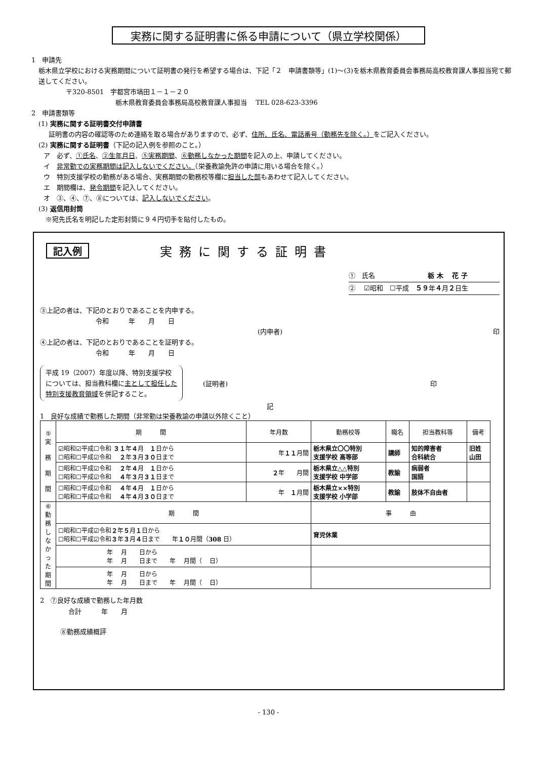実務に関する証明書に係る申請について（県立学校関係）
1　申請先
栃木県立学校における実務期間について証明書の発行を希望する場合は、下記「２　申請書類等」(1)～(3)を栃木県教育委員会事務局高校教育課人事担当宛て郵送してください。
〒320-8501　宇都宮市塙田１－１－２０
栃木県教育委員会事務局高校教育課人事担当　 TEL 028-623-3396
2　申請書類等
(1) 実務に関する証明書交付申請書
証明書の内容の確認等のため連絡を取る場合がありますので、必ず、住所、氏名、電話番号（勤務先を除く。）をご記入ください。
(2) 実務に関する証明書（下記の記入例を参照のこと。）
ア　必ず、①氏名、②生年月日、⑤実務期間、⑥勤務しなかった期間を記入の上、申請してください。
イ　非常勤での実務期間は記入しないでください。（栄養教諭免許の申請に用いる場合を除く。）
ウ　特別支援学校の勤務がある場合、実務期間の勤務校等欄に担当した部もあわせて記入してください。
エ　期間欄は、発令期間を記入してください。
オ　③、④、⑦、⑧については、記入しないでください。
(3) 返信用封筒
※宛先氏名を明記した定形封筒に９４円切手を貼付したもの。
記入例 実務に関する証明書
①　氏名　　　　　　　　栃 木　 花 子
②　 ☑昭和　☐平成　５９年４月２日生
③上記の者は、下記のとおりであることを内申する。
令和　　　年　　月　　日
(内申者) 印
④上記の者は、下記のとおりであることを証明する。
令和　　　年　　月　　日
平成 19（2007）年度以降、特別支援学校　については、担当教科欄に主として担任した特別支援教育領域を併記すること。
(証明者) 印
記
1　良好な成績で勤務した期間（非常勤は栄養教諭の申請以外除くこと）
| ⑤ 実 務 期 間 | 期 間 | 年月数 | 勤務校等 | 職名 | 担当教科等 | 備考 |
| | ☑昭和☑平成☐令和 ３１ 年 ４ 月 １ 日から ☐昭和☐平成☑令和 ２ 年 ３ 月 ３０ 日まで | 年 １１ 月間 | 栃木県立〇〇特別 支援学校 高等部 | 講師 | 知的障害者 合科統合 | 旧姓 山田 |
| | ☐昭和☐平成☑令和 ２ 年 ４ 月 １ 日から ☐昭和☐平成☑令和 ４ 年 ３ 月 ３１ 日まで | ２ 年 月間 | 栃木県立△△特別 支援学校 中学部 | 教諭 | 病弱者 国語 | |
| | ☐昭和☐平成☑令和 ４ 年 ４ 月 １ 日から ☐昭和☐平成☑令和 ４ 年 ４ 月 ３０ 日まで | 年 １ 月間 | 栃木県立××特別 支援学校 小学部 | 教諭 | 肢体不自由者 | |
| ⑥ 勤 務 し な か っ た 期 間 | 期 間 | | 事 由 | | | |
| | ☐昭和☐平成☑令和 ２ 年 ５ 月 １ 日から ☐昭和☐平成☑令和 ３ 年 ３ 月 ４ 日まで 年 １０ 月間（ 308 日） | | 育児休業 | | | |
| | 年 月 日から 年 月 日まで 年 月間（ 日） | | | | | |
| | 年 月 日から 年 月 日まで 年 月間（ 日） | | | | | |
2　⑦良好な成績で勤務した年月数
合計　　　年　　月
⑧勤務成績概評
- 130 -